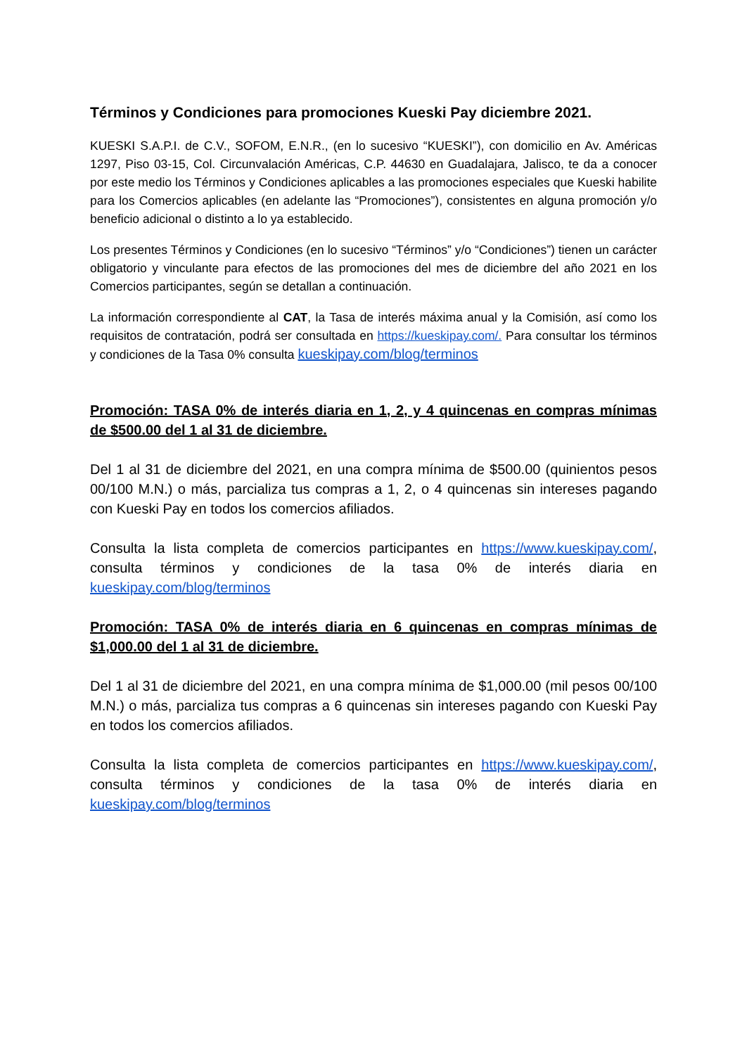Términos y Condiciones para promociones Kueski Pay diciembre 2021.
KUESKI S.A.P.I. de C.V., SOFOM, E.N.R., (en lo sucesivo “KUESKI”), con domicilio en Av. Américas 1297, Piso 03-15, Col. Circunvalación Américas, C.P. 44630 en Guadalajara, Jalisco, te da a conocer por este medio los Términos y Condiciones aplicables a las promociones especiales que Kueski habilite para los Comercios aplicables (en adelante las “Promociones”), consistentes en alguna promoción y/o beneficio adicional o distinto a lo ya establecido.
Los presentes Términos y Condiciones (en lo sucesivo “Términos” y/o “Condiciones”) tienen un carácter obligatorio y vinculante para efectos de las promociones del mes de diciembre del año 2021 en los Comercios participantes, según se detallan a continuación.
La información correspondiente al CAT, la Tasa de interés máxima anual y la Comisión, así como los requisitos de contratación, podrá ser consultada en https://kueskipay.com/. Para consultar los términos y condiciones de la Tasa 0% consulta kueskipay.com/blog/terminos
Promoción: TASA 0% de interés diaria en 1, 2, y 4 quincenas en compras mínimas de $500.00 del 1 al 31 de diciembre.
Del 1 al 31 de diciembre del 2021, en una compra mínima de $500.00 (quinientos pesos 00/100 M.N.) o más, parcializa tus compras a 1, 2, o 4 quincenas sin intereses pagando con Kueski Pay en todos los comercios afiliados.
Consulta la lista completa de comercios participantes en https://www.kueskipay.com/, consulta términos y condiciones de la tasa 0% de interés diaria en kueskipay.com/blog/terminos
Promoción: TASA 0% de interés diaria en 6 quincenas en compras mínimas de $1,000.00 del 1 al 31 de diciembre.
Del 1 al 31 de diciembre del 2021, en una compra mínima de $1,000.00 (mil pesos 00/100 M.N.) o más, parcializa tus compras a 6 quincenas sin intereses pagando con Kueski Pay en todos los comercios afiliados.
Consulta la lista completa de comercios participantes en https://www.kueskipay.com/, consulta términos y condiciones de la tasa 0% de interés diaria en kueskipay.com/blog/terminos